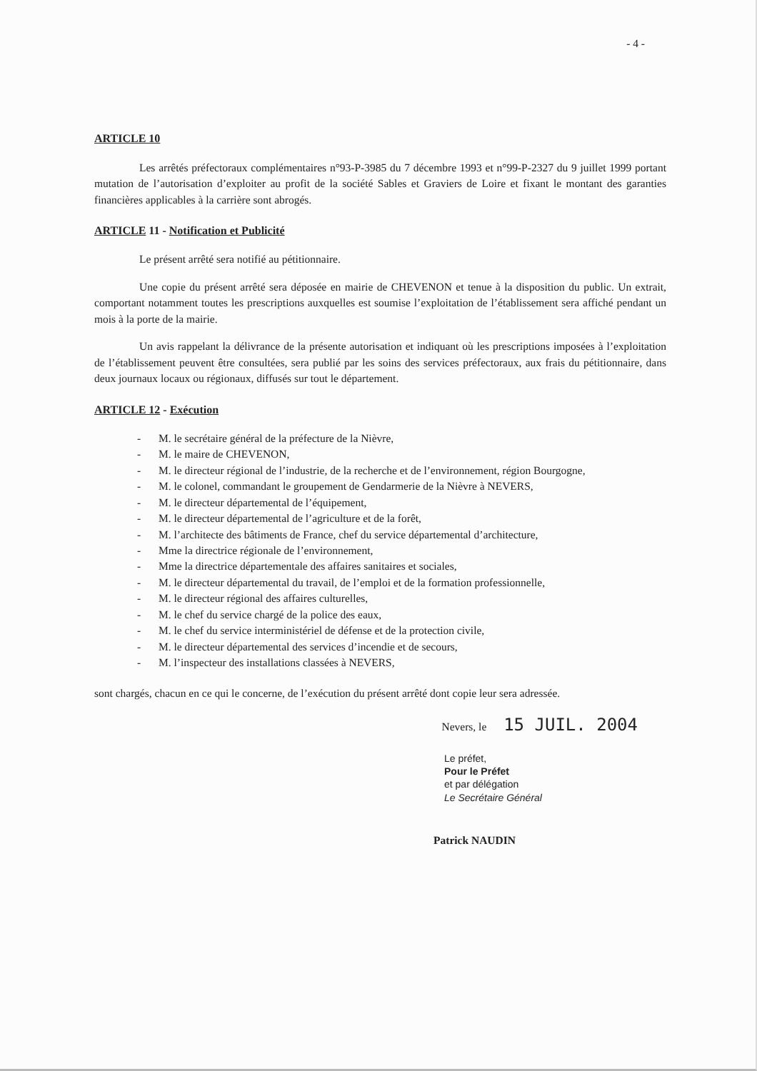- 4 -
ARTICLE 10
Les arrêtés préfectoraux complémentaires n°93-P-3985 du 7 décembre 1993 et n°99-P-2327 du 9 juillet 1999 portant mutation de l’autorisation d’exploiter au profit de la société Sables et Graviers de Loire et fixant le montant des garanties financières applicables à la carrière sont abrogés.
ARTICLE 11 - Notification et Publicité
Le présent arrêté sera notifié au pétitionnaire.
Une copie du présent arrêté sera déposée en mairie de CHEVENON et tenue à la disposition du public. Un extrait, comportant notamment toutes les prescriptions auxquelles est soumise l’exploitation de l’établissement sera affiché pendant un mois à la porte de la mairie.
Un avis rappelant la délivrance de la présente autorisation et indiquant où les prescriptions imposées à l’exploitation de l’établissement peuvent être consultées, sera publié par les soins des services préfectoraux, aux frais du pétitionnaire, dans deux journaux locaux ou régionaux, diffusés sur tout le département.
ARTICLE 12 - Exécution
- M. le secrétaire général de la préfecture de la Nièvre,
- M. le maire de CHEVENON,
- M. le directeur régional de l’industrie, de la recherche et de l’environnement, région Bourgogne,
- M. le colonel, commandant le groupement de Gendarmerie de la Nièvre à NEVERS,
- M. le directeur départemental de l’équipement,
- M. le directeur départemental de l’agriculture et de la forêt,
- M. l’architecte des bâtiments de France, chef du service départemental d’architecture,
- Mme la directrice régionale de l’environnement,
- Mme la directrice départementale des affaires sanitaires et sociales,
- M. le directeur départemental du travail, de l’emploi et de la formation professionnelle,
- M. le directeur régional des affaires culturelles,
- M. le chef du service chargé de la police des eaux,
- M. le chef du service interministériel de défense et de la protection civile,
- M. le directeur départemental des services d’incendie et de secours,
- M. l’inspecteur des installations classées à NEVERS,
sont chargés, chacun en ce qui le concerne, de l’exécution du présent arrêté dont copie leur sera adressée.
Nevers, le 15 JUIL. 2004
Le préfet,
Pour le Préfet
et par délégation
Le Secrétaire Général
Patrick NAUDIN